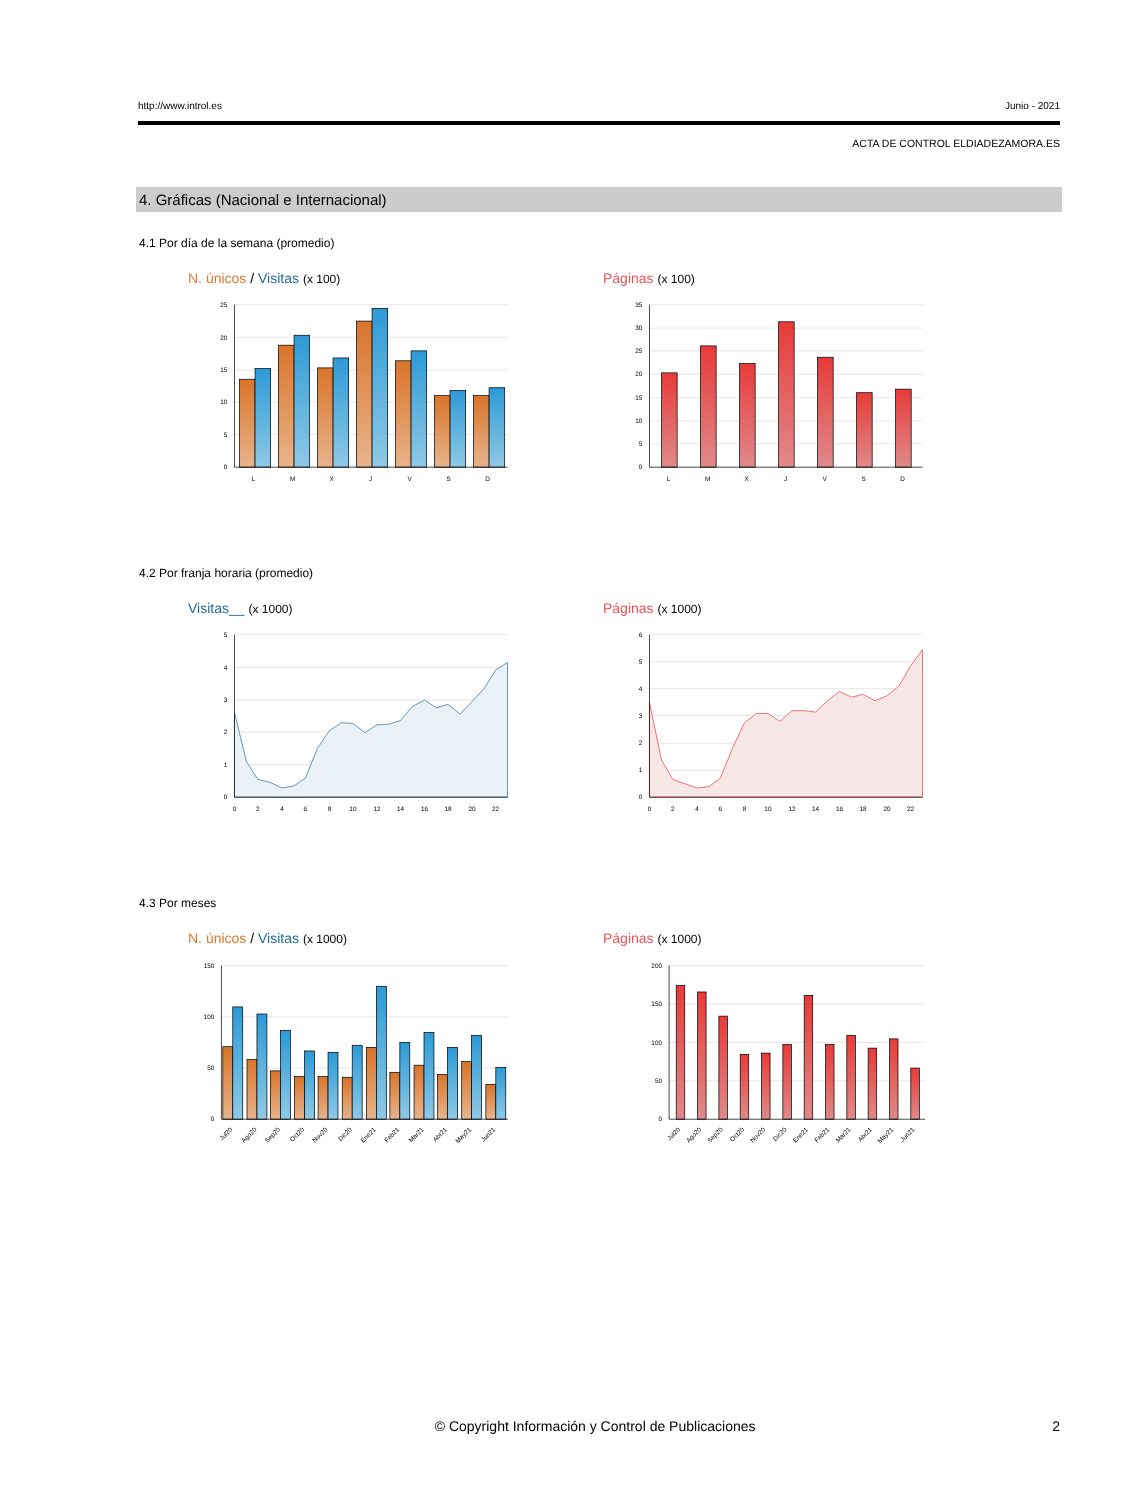http://www.introl.es Junio - 2021
ACTA DE CONTROL ELDIADEZAMORA.ES
4. Gráficas (Nacional e Internacional)
4.1 Por día de la semana (promedio)
N. únicos / Visitas (x 100)
25
20
15
10
5
0
L
M
X
J
V
S
D
Páginas (x 100)
35
30
25
20
15
10
5
0
L
M
X
J
V
S
D
4.2 Por franja horaria (promedio)
Visitas__ (x 1000)
5
4
3
2
1
0
0
2
4
6
8
10
12
14
16
18
20
22
Páginas (x 1000)
6
5
4
3
2
1
0
0
2
4
6
8
10
12
14
16
18
20
22
4.3 Por meses
N. únicos / Visitas (x 1000)
150
100
50
0
Jul20
Ago20
Sep20
Oct20
Nov20
Dic20
Ene21
Feb21
Mar21
Abr21
May21
Jun21
Páginas (x 1000)
200
150
100
50
0
Jul20
Ago20
Sep20
Oct20
Nov20
Dic20
Ene21
Feb21
Mar21
Abr21
May21
Jun21
© Copyright Información y Control de Publicaciones 2